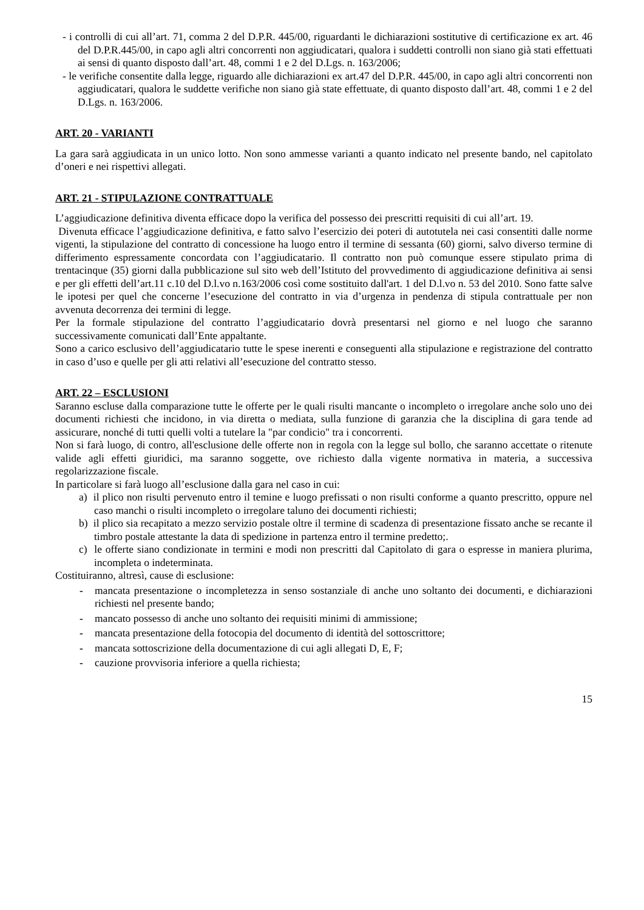- i controlli di cui all’art. 71, comma 2 del D.P.R. 445/00, riguardanti le dichiarazioni sostitutive di certificazione ex art. 46 del D.P.R.445/00, in capo agli altri concorrenti non aggiudicatari, qualora i suddetti controlli non siano già stati effettuati ai sensi di quanto disposto dall’art. 48, commi 1 e 2 del D.Lgs. n. 163/2006;
- le verifiche consentite dalla legge, riguardo alle dichiarazioni ex art.47 del D.P.R. 445/00, in capo agli altri concorrenti non aggiudicatari, qualora le suddette verifiche non siano già state effettuate, di quanto disposto dall’art. 48, commi 1 e 2 del D.Lgs. n. 163/2006.
ART. 20 - VARIANTI
La gara sarà aggiudicata in un unico lotto. Non sono ammesse varianti a quanto indicato nel presente bando, nel capitolato d’oneri e nei rispettivi allegati.
ART. 21 - STIPULAZIONE CONTRATTUALE
L’aggiudicazione definitiva diventa efficace dopo la verifica del possesso dei prescritti requisiti di cui all’art. 19.
Divenuta efficace l’aggiudicazione definitiva, e fatto salvo l’esercizio dei poteri di autotutela nei casi consentiti dalle norme vigenti, la stipulazione del contratto di concessione ha luogo entro il termine di sessanta (60) giorni, salvo diverso termine di differimento espressamente concordata con l’aggiudicatario. Il contratto non può comunque essere stipulato prima di trentacinque (35) giorni dalla pubblicazione sul sito web dell’Istituto del provvedimento di aggiudicazione definitiva ai sensi e per gli effetti dell’art.11 c.10 del D.l.vo n.163/2006 così come sostituito dall'art. 1 del D.l.vo n. 53 del 2010. Sono fatte salve le ipotesi per quel che concerne l’esecuzione del contratto in via d’urgenza in pendenza di stipula contrattuale per non avvenuta decorrenza dei termini di legge.
Per la formale stipulazione del contratto l’aggiudicatario dovrà presentarsi nel giorno e nel luogo che saranno successivamente comunicati dall’Ente appaltante.
Sono a carico esclusivo dell’aggiudicatario tutte le spese inerenti e conseguenti alla stipulazione e registrazione del contratto in caso d’uso e quelle per gli atti relativi all’esecuzione del contratto stesso.
ART. 22 – ESCLUSIONI
Saranno escluse dalla comparazione tutte le offerte per le quali risulti mancante o incompleto o irregolare anche solo uno dei documenti richiesti che incidono, in via diretta o mediata, sulla funzione di garanzia che la disciplina di gara tende ad assicurare, nonché di tutti quelli volti a tutelare la "par condicio" tra i concorrenti.
Non si farà luogo, di contro, all'esclusione delle offerte non in regola con la legge sul bollo, che saranno accettate o ritenute valide agli effetti giuridici, ma saranno soggette, ove richiesto dalla vigente normativa in materia, a successiva regolarizzazione fiscale.
In particolare si farà luogo all’esclusione dalla gara nel caso in cui:
a) il plico non risulti pervenuto entro il temine e luogo prefissati o non risulti conforme a quanto prescritto, oppure nel caso manchi o risulti incompleto o irregolare taluno dei documenti richiesti;
b) il plico sia recapitato a mezzo servizio postale oltre il termine di scadenza di presentazione fissato anche se recante il timbro postale attestante la data di spedizione in partenza entro il termine predetto;.
c) le offerte siano condizionate in termini e modi non prescritti dal Capitolato di gara o espresse in maniera plurima, incompleta o indeterminata.
Costituiranno, altresì, cause di esclusione:
- mancata presentazione o incompletezza in senso sostanziale di anche uno soltanto dei documenti, e dichiarazioni richiesti nel presente bando;
- mancato possesso di anche uno soltanto dei requisiti minimi di ammissione;
- mancata presentazione della fotocopia del documento di identità del sottoscrittore;
- mancata sottoscrizione della documentazione di cui agli allegati D, E, F;
- cauzione provvisoria inferiore a quella richiesta;
15